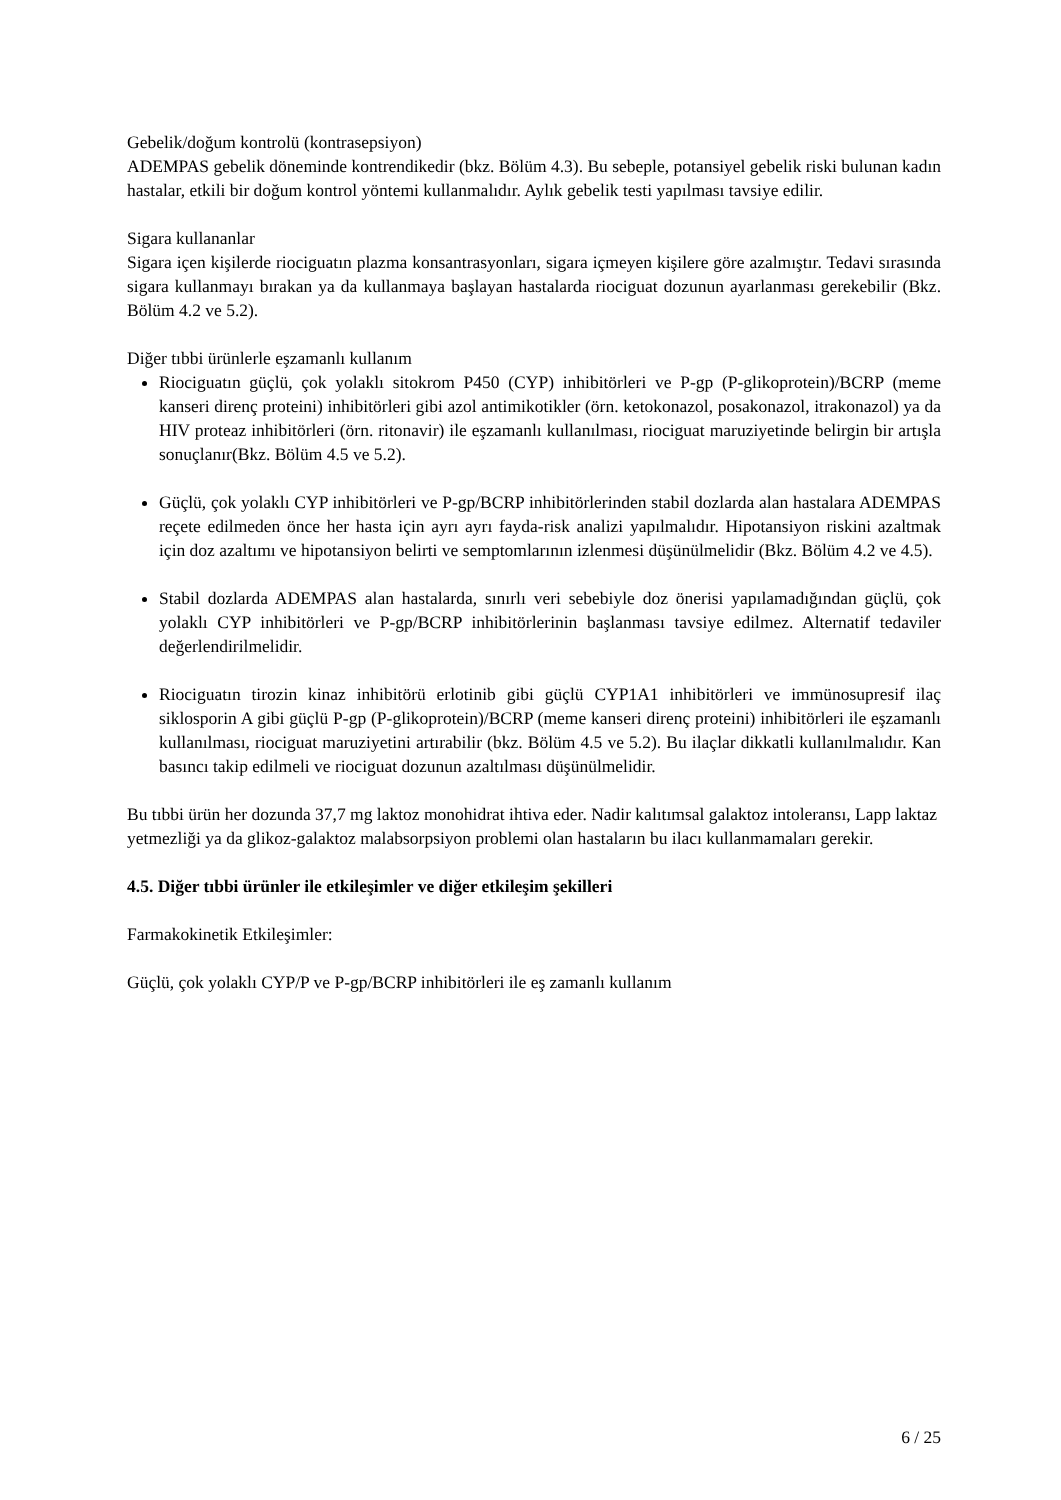Gebelik/doğum kontrolü (kontrasepsiyon)
ADEMPAS gebelik döneminde kontrendikedir (bkz. Bölüm 4.3). Bu sebeple, potansiyel gebelik riski bulunan kadın hastalar, etkili bir doğum kontrol yöntemi kullanmalıdır. Aylık gebelik testi yapılması tavsiye edilir.
Sigara kullananlar
Sigara içen kişilerde riociguatın plazma konsantrasyonları, sigara içmeyen kişilere göre azalmıştır. Tedavi sırasında sigara kullanmayı bırakan ya da kullanmaya başlayan hastalarda riociguat dozunun ayarlanması gerekebilir (Bkz. Bölüm 4.2 ve 5.2).
Diğer tıbbi ürünlerle eşzamanlı kullanım
Riociguatın güçlü, çok yolaklı sitokrom P450 (CYP) inhibitörleri ve P-gp (P-glikoprotein)/BCRP (meme kanseri direnç proteini) inhibitörleri gibi azol antimikotikler (örn. ketokonazol, posakonazol, itrakonazol) ya da HIV proteaz inhibitörleri (örn. ritonavir) ile eşzamanlı kullanılması, riociguat maruziyetinde belirgin bir artışla sonuçlanır(Bkz. Bölüm 4.5 ve 5.2).
Güçlü, çok yolaklı CYP inhibitörleri ve P-gp/BCRP inhibitörlerinden stabil dozlarda alan hastalara ADEMPAS reçete edilmeden önce her hasta için ayrı ayrı fayda-risk analizi yapılmalıdır. Hipotansiyon riskini azaltmak için doz azaltımı ve hipotansiyon belirti ve semptomlarının izlenmesi düşünülmelidir (Bkz. Bölüm 4.2 ve 4.5).
Stabil dozlarda ADEMPAS alan hastalarda, sınırlı veri sebebiyle doz önerisi yapılamadığından güçlü, çok yolaklı CYP inhibitörleri ve P-gp/BCRP inhibitörlerinin başlanması tavsiye edilmez. Alternatif tedaviler değerlendirilmelidir.
Riociguatın tirozin kinaz inhibitörü erlotinib gibi güçlü CYP1A1 inhibitörleri ve immünosupresif ilaç siklosporin A gibi güçlü P-gp (P-glikoprotein)/BCRP (meme kanseri direnç proteini) inhibitörleri ile eşzamanlı kullanılması, riociguat maruziyetini artırabilir (bkz. Bölüm 4.5 ve 5.2). Bu ilaçlar dikkatli kullanılmalıdır. Kan basıncı takip edilmeli ve riociguat dozunun azaltılması düşünülmelidir.
Bu tıbbi ürün her dozunda 37,7 mg laktoz monohidrat ihtiva eder. Nadir kalıtımsal galaktoz intoleransı, Lapp laktaz yetmezliği ya da glikoz-galaktoz malabsorpsiyon problemi olan hastaların bu ilacı kullanmamaları gerekir.
4.5. Diğer tıbbi ürünler ile etkileşimler ve diğer etkileşim şekilleri
Farmakokinetik Etkileşimler:
Güçlü, çok yolaklı CYP/P ve P-gp/BCRP inhibitörleri ile eş zamanlı kullanım
6 / 25